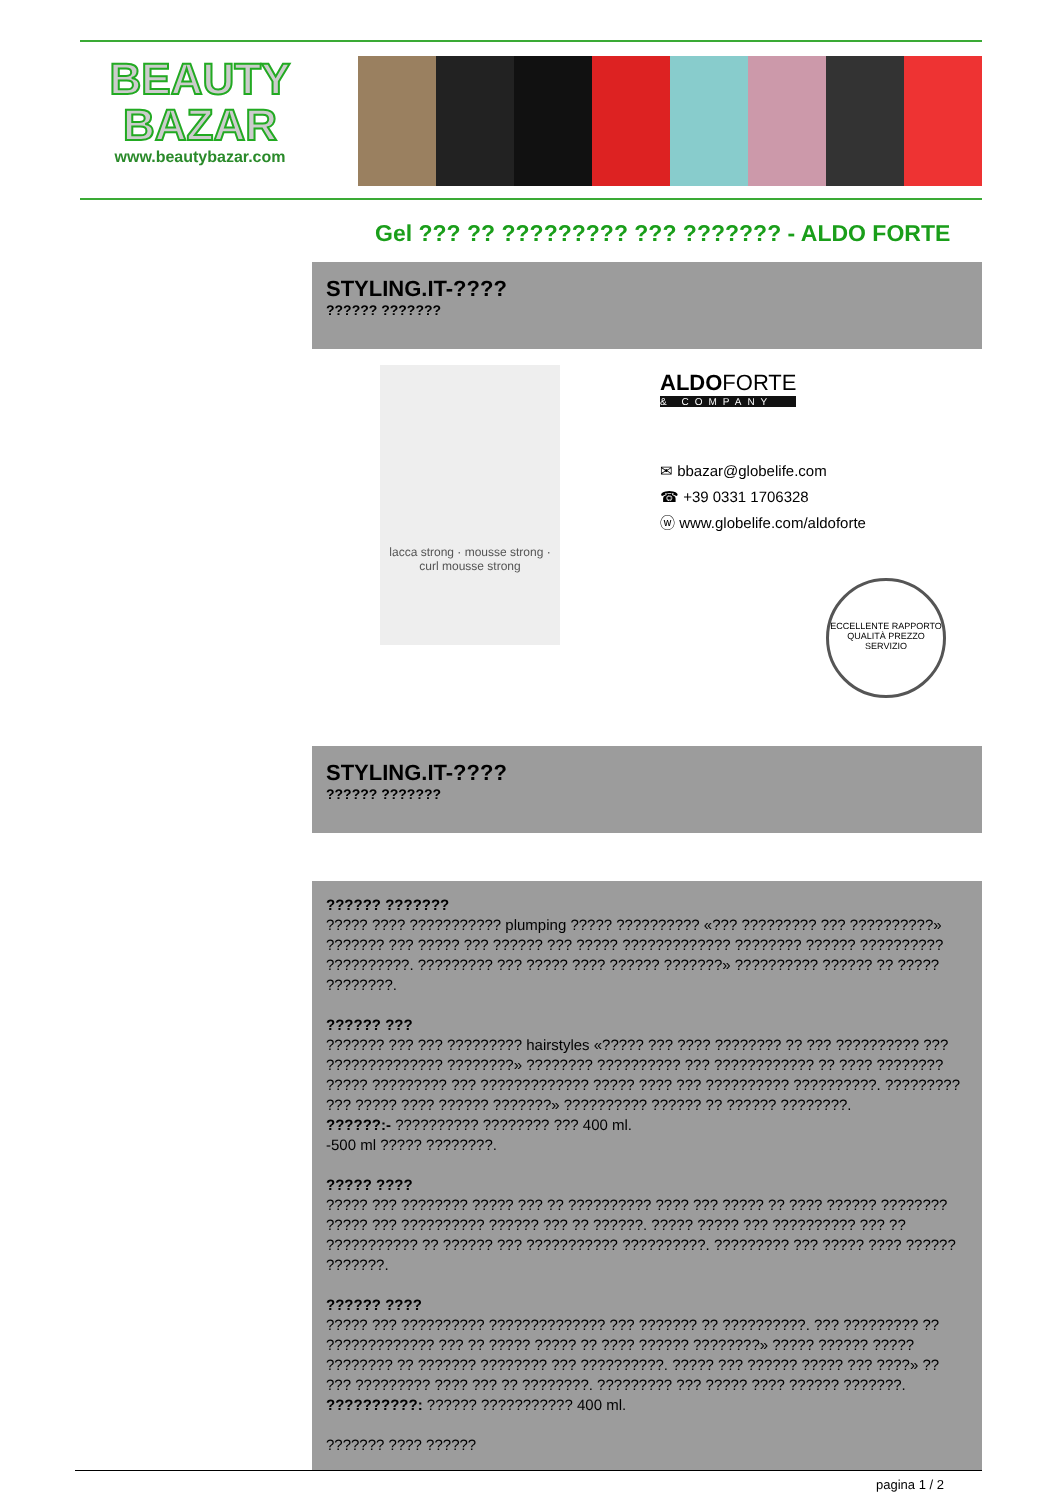BEAUTY
BAZAR
www.beautybazar.com
Gel ??? ?? ????????? ??? ??????? - ALDO FORTE
STYLING.IT-????
?????? ???????
lacca strong · mousse strong · curl mousse strong
ALDOFORTE
& COMPANY
✉ bbazar@globelife.com
☎ +39 0331 1706328
ⓦ www.globelife.com/aldoforte
ECCELLENTE RAPPORTO QUALITÀ PREZZO SERVIZIO
STYLING.IT-????
?????? ???????
?????? ???????
????? ???? ??????????? plumping ????? ?????????? «??? ????????? ??? ??????????» ??????? ??? ????? ??? ?????? ??? ????? ????????????? ???????? ?????? ?????????? ??????????. ????????? ??? ????? ???? ?????? ???????» ?????????? ?????? ?? ????? ????????.
?????? ???
??????? ??? ??? ????????? hairstyles «????? ??? ???? ???????? ?? ??? ?????????? ??? ?????????????? ????????» ???????? ?????????? ??? ???????????? ?? ???? ???????? ????? ????????? ??? ????????????? ????? ???? ??? ?????????? ??????????. ????????? ??? ????? ???? ?????? ???????» ?????????? ?????? ?? ?????? ????????.
??????:- ?????????? ???????? ??? 400 ml.
-500 ml ????? ????????.
????? ????
????? ??? ???????? ????? ??? ?? ?????????? ???? ??? ????? ?? ???? ?????? ???????? ????? ??? ?????????? ?????? ??? ?? ??????. ????? ????? ??? ?????????? ??? ?? ??????????? ?? ?????? ??? ??????????? ??????????. ????????? ??? ????? ???? ?????? ???????.
?????? ????
????? ??? ?????????? ?????????????? ??? ??????? ?? ??????????. ??? ????????? ?? ????????????? ??? ?? ????? ????? ?? ???? ?????? ????????» ????? ?????? ????? ???????? ?? ??????? ???????? ??? ??????????. ????? ??? ?????? ????? ??? ????» ?? ??? ????????? ???? ??? ?? ????????. ????????? ??? ????? ???? ?????? ???????.
??????????: ?????? ??????????? 400 ml.
??????? ???? ??????
pagina 1 / 2